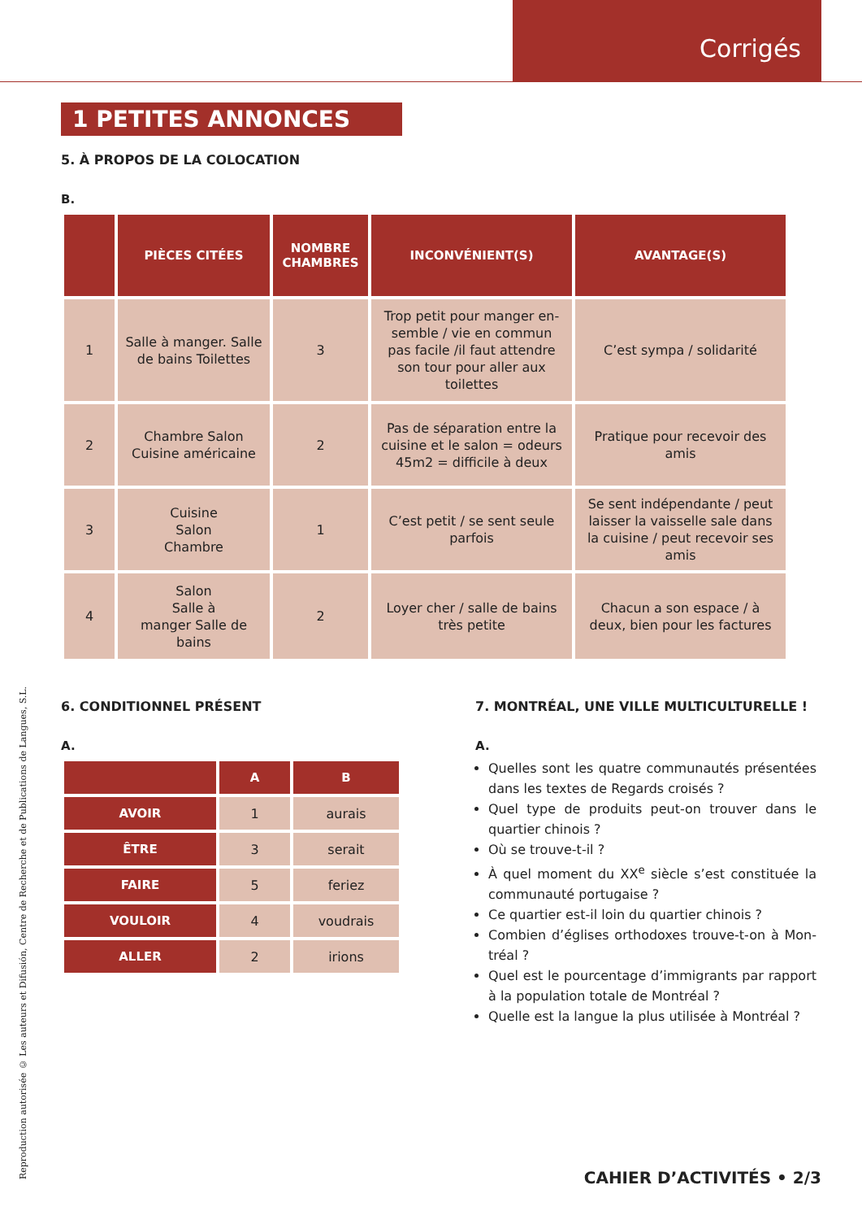Corrigés
Reproduction autorisée © Les auteurs et Difusión, Centre de Recherche et de Publications de Langues, S.L.
1 PETITES ANNONCES
5. À PROPOS DE LA COLOCATION
B.
| | PIÈCES CITÉES | NOMBRE CHAMBRES | INCONVÉNIENT(S) | AVANTAGE(S) |
| --- | --- | --- | --- | --- |
| 1 | Salle à manger. Salle de bains Toilettes | 3 | Trop petit pour manger en-semble / vie en commun pas facile /il faut attendre son tour pour aller aux toilettes | C’est sympa / solidarité |
| 2 | Chambre Salon Cuisine américaine | 2 | Pas de séparation entre la cuisine et le salon = odeurs 45m2 = difficile à deux | Pratique pour recevoir des amis |
| 3 | Cuisine Salon Chambre | 1 | C’est petit / se sent seule parfois | Se sent indépendante / peut laisser la vaisselle sale dans la cuisine / peut recevoir ses amis |
| 4 | Salon Salle à manger Salle de bains | 2 | Loyer cher / salle de bains très petite | Chacun a son espace / à deux, bien pour les factures |
6. CONDITIONNEL PRÉSENT
A.
| | A | B |
| --- | --- | --- |
| AVOIR | 1 | aurais |
| ÊTRE | 3 | serait |
| FAIRE | 5 | feriez |
| VOULOIR | 4 | voudrais |
| ALLER | 2 | irions |
7. MONTRÉAL, UNE VILLE MULTICULTURELLE !
A.
Quelles sont les quatre communautés présentées dans les textes de Regards croisés ?
Quel type de produits peut-on trouver dans le quartier chinois ?
Où se trouve-t-il ?
À quel moment du XX<sup>e</sup> siècle s’est constituée la communauté portugaise ?
Ce quartier est-il loin du quartier chinois ?
Combien d’églises orthodoxes trouve-t-on à Mon-tréal ?
Quel est le pourcentage d’immigrants par rapport à la population totale de Montréal ?
Quelle est la langue la plus utilisée à Montréal ?
CAHIER D’ACTIVITÉS • 2/3